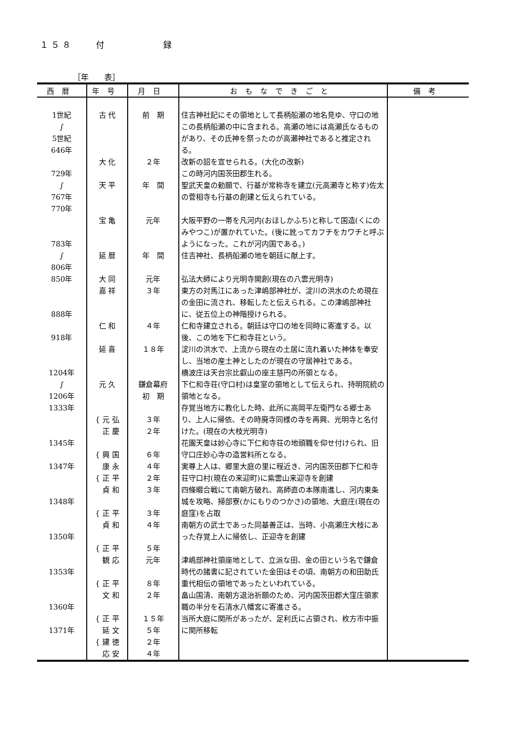１５８　　付　　　　　録
［年　　表］
| 西暦 | 年号 | 月日 | おもなできごと | 備考 |
| --- | --- | --- | --- | --- |
| 1世紀 ∫ 5世紀 646年 729年 ∫ 767年 770年 783年 ∫ 806年 850年 888年 918年 1204年 ∫ 1206年 1333年 1345年 1347年 1348年 1350年 1353年 1360年 1371年 | 古 代 大 化 天 平 宝 亀 延 暦 大 同 嘉 祥 仁 和 延 喜 元 久 { 元 弘 正 慶 { 興 国 康 永 { 正 平 貞 和 { 正 平 貞 和 { 正 平 観 応 { 正 平 文 和 { 正 平 延 文 { 建 徳 応 安 | 前 期 ２年 年 間 元年 年 間 元年 ３年 ４年 １８年 鎌倉幕府 初 期 ３年 ２年 ６年 ４年 ２年 ３年 ３年 ４年 ５年 元年 ８年 ２年 １５年 ５年 ２年 ４年 | 住吉神社記にその領地として長柄船瀬の地名見ゆ、守口の地この長柄船瀬の中に含まれる。高瀬の地には高瀬氏なるものがあり、その氏神を祭ったのが高瀬神社であると推定される。 改新の詔を宣せられる。(大化の改新) この時河内国茨田郡生れる。 聖武天皇の勅願で、行基が常称寺を建立(元高瀬寺と称す)佐太の菅相寺も行基の創建と伝えられている。 大阪平野の一帯を凡河内(おほしかふち)と称して国造(くにのみやつこ)が置かれていた。(後に訛ってカフチをカワチと呼ぶようになった。これが河内国である。) 住吉神社、長柄船瀬の地を朝廷に献上す。 弘法大師により光明寺開創(現在の八雲光明寺) 東方の対馬江にあった津嶋部神社が、淀川の洪水のため現在の金田に流され、移転したと伝えられる。この津嶋部神社に、従五位上の神階授けられる。 仁和寺建立される。朝廷は守口の地を同時に寄進する。以後、この地を下仁和寺荘という。 淀川の洪水で、上流から現在の土居に流れ着いた神体を奉安し、当地の産土神としたのが現在の守居神社である。 橋波庄は天台宗比叡山の座主慈円の所領となる。 下仁和寺荘(守口村)は皇室の領地として伝えられ、持明院統の領地となる。 存覚当地方に教化した時、此所に高岡平左衛門なる郷士あり、上人に帰依、その時廃寺同様の寺を再興、光明寺と名付けた。(現在の大枝光明寺) 花園天皇は妙心寺に下仁和寺荘の地頭職を仰せ付けられ、旧守口庄妙心寺の造営料所となる。 実尊上人は、郷里大庭の里に程近き、河内国茨田郡下仁和寺荘守口村(現在の来迎町)に紫雲山来迎寺を創建 四條畷合戦にて南朝方破れ、高師直の本隊南進し、河内東条城を攻略、掃部寮(かにもりのつかさ)の領地、大庭庄(現在の庭窪)を占取 南朝方の武士であった同基善正は、当時、小高瀬庄大枝にあった存覚上人に帰依し、正迎寺を創建 津嶋部神社領座地として、立派な田、金の田という名で鎌倉時代の諸書に記されていた金田はその頃、南朝方の和田助氏重代相伝の領地であったといわれている。 畠山国清、南朝方退治祈願のため、河内国茨田郡大窪庄領家職の半分を石清水八幡宮に寄進さる。 当所大庭に関所があったが、足利氏に占領され、枚方市中振に関所移転 | |